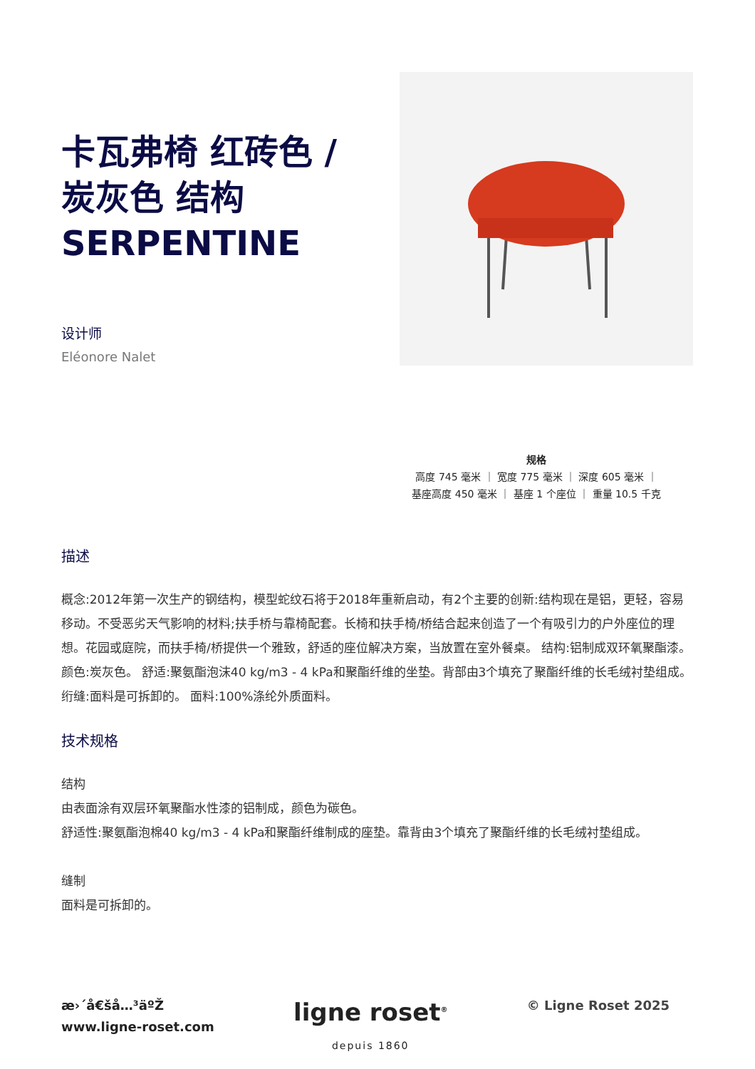卡瓦弗椅 红砖色 / 炭灰色 结构 SERPENTINE
设计师
Eléonore Nalet
规格
高度 745 毫米 ｜ 宽度 775 毫米 ｜ 深度 605 毫米 ｜
基座高度 450 毫米 ｜ 基座 1 个座位 ｜ 重量 10.5 千克
描述
概念:2012年第一次生产的钢结构，模型蛇纹石将于2018年重新启动，有2个主要的创新:结构现在是铝，更轻，容易移动。不受恶劣天气影响的材料;扶手桥与靠椅配套。长椅和扶手椅/桥结合起来创造了一个有吸引力的户外座位的理想。花园或庭院，而扶手椅/桥提供一个雅致，舒适的座位解决方案，当放置在室外餐桌。 结构:铝制成双环氧聚酯漆。颜色:炭灰色。 舒适:聚氨酯泡沫40 kg/m3 - 4 kPa和聚酯纤维的坐垫。背部由3个填充了聚酯纤维的长毛绒衬垫组成。 绗缝:面料是可拆卸的。 面料:100%涤纶外质面料。
技术规格
结构
由表面涂有双层环氧聚酯水性漆的铝制成，颜色为碳色。
舒适性:聚氨酯泡棉40 kg/m3 - 4 kPa和聚酯纤维制成的座垫。靠背由3个填充了聚酯纤维的长毛绒衬垫组成。
缝制
面料是可拆卸的。
æ›´å€šå…³äºŽ
www.ligne-roset.com
ligne roset<sup>®</sup>
depuis 1860
© Ligne Roset 2025